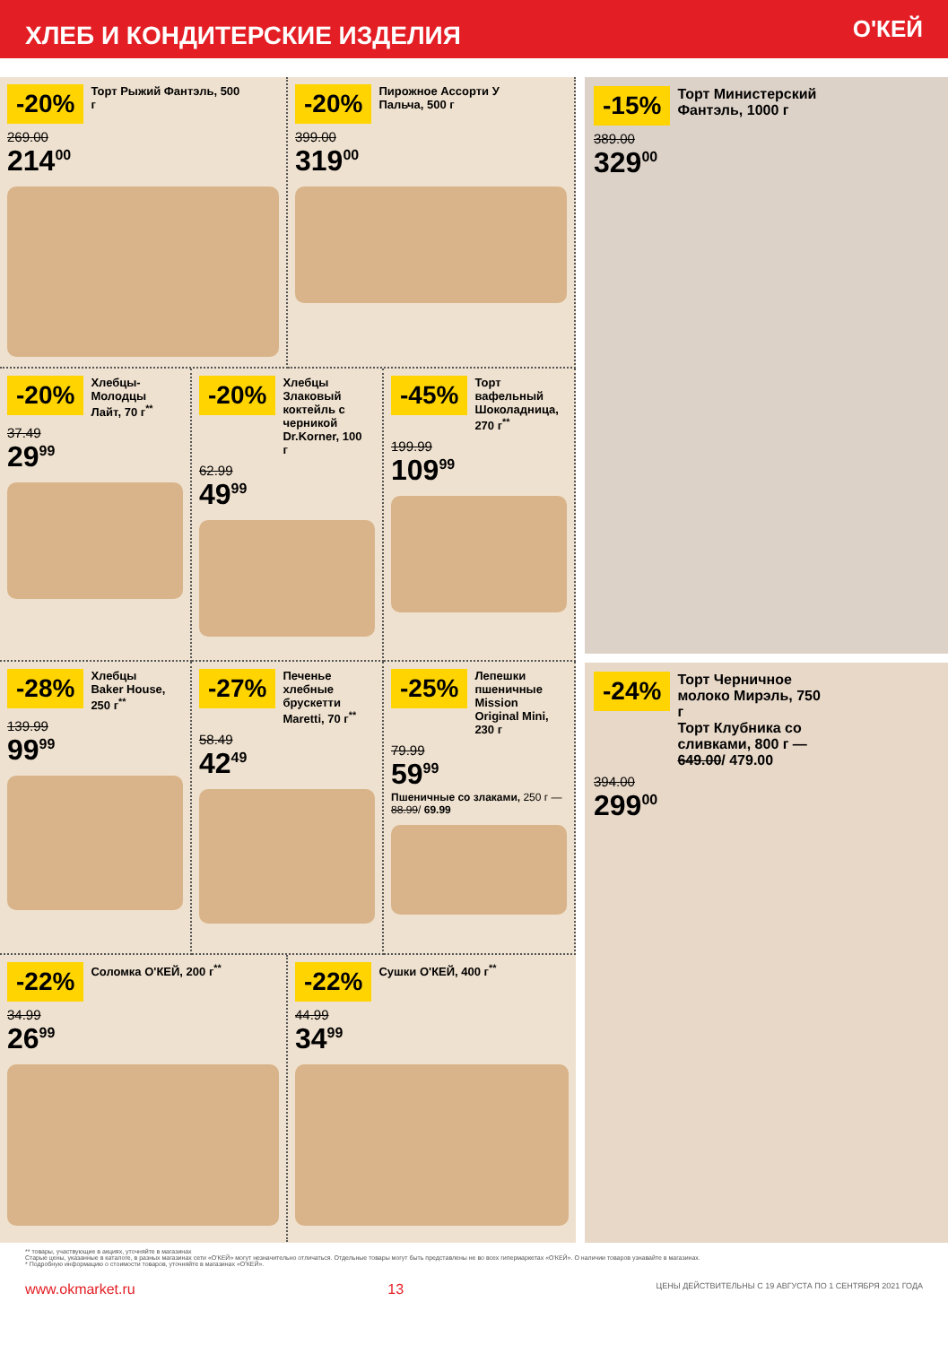ХЛЕБ И КОНДИТЕРСКИЕ ИЗДЕЛИЯ
О'КЕЙ
-20% Торт Рыжий Фантэль, 500 г
269.00
214<sup>00</sup>
-20% Пирожное Ассорти У Пальча, 500 г
399.00
319<sup>00</sup>
-20% Хлебцы-Молодцы Лайт, 70 г<sup>**</sup>
37.49
29<sup>99</sup>
-20% Хлебцы Злаковый коктейль с черникой Dr.Korner, 100 г
62.99
49<sup>99</sup>
-45% Торт вафельный Шоколадница, 270 г<sup>**</sup>
199.99
109<sup>99</sup>
-28% Хлебцы Baker House, 250 г<sup>**</sup>
139.99
99<sup>99</sup>
-27% Печенье хлебные бруcкетти Maretti, 70 г<sup>**</sup>
58.49
42<sup>49</sup>
-25% Лепешки пшеничные Mission Original Mini, 230 г
79.99
59<sup>99</sup>
Пшеничные со злаками, 250 г — 88.99/ 69.99
-22% Соломка О'КЕЙ, 200 г<sup>**</sup>
34.99
26<sup>99</sup>
-22% Сушки О'КЕЙ, 400 г<sup>**</sup>
44.99
34<sup>99</sup>
-15% Торт Министерский Фантэль, 1000 г
389.00
329<sup>00</sup>
-24% Торт Черничное молоко Мирэль, 750 г
Торт Клубника со сливками, 800 г — 649.00/ 479.00
394.00
299<sup>00</sup>
** товары, участвующие в акциях, уточняйте в магазинах
Старые цены, указанные в каталоге, в разных магазинах сети «О'КЕЙ» могут незначительно отличаться. Отдельные товары могут быть представлены не во всех гипермаркетах «О'КЕЙ». О наличии товаров узнавайте в магазинах.
* Подробную информацию о стоимости товаров, уточняйте в магазинах «О'КЕЙ».
www.okmarket.ru 13 ЦЕНЫ ДЕЙСТВИТЕЛЬНЫ С 19 АВГУСТА ПО 1 СЕНТЯБРЯ 2021 ГОДА